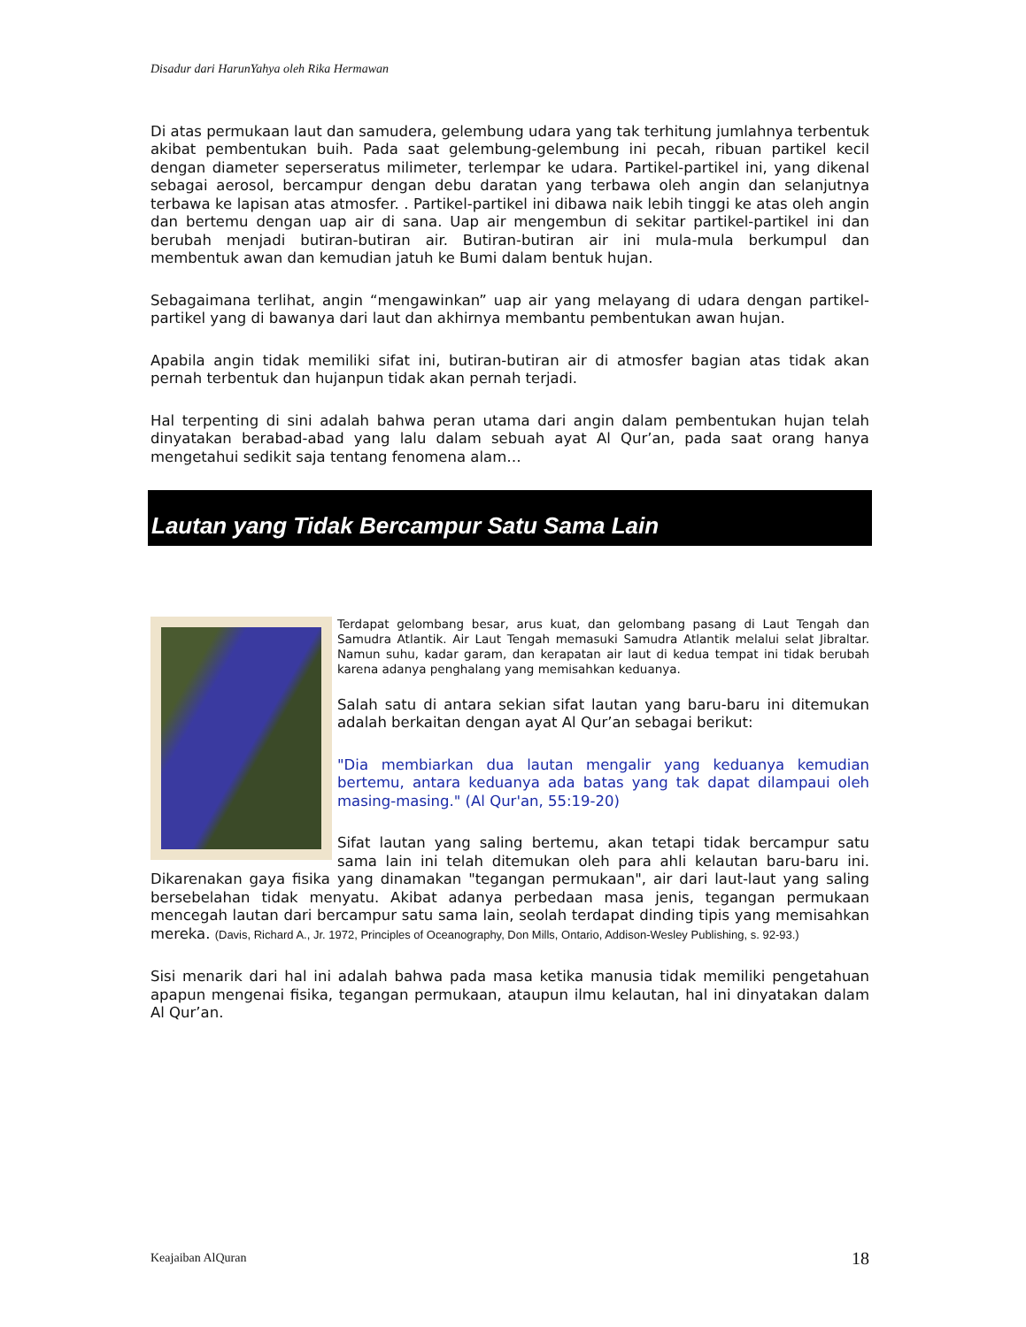Disadur dari HarunYahya oleh Rika Hermawan
Di atas permukaan laut dan samudera, gelembung udara yang tak terhitung jumlahnya terbentuk akibat pembentukan buih. Pada saat gelembung-gelembung ini pecah, ribuan partikel kecil dengan diameter seperseratus milimeter, terlempar ke udara. Partikel-partikel ini, yang dikenal sebagai aerosol, bercampur dengan debu daratan yang terbawa oleh angin dan selanjutnya terbawa ke lapisan atas atmosfer. . Partikel-partikel ini dibawa naik lebih tinggi ke atas oleh angin dan bertemu dengan uap air di sana. Uap air mengembun di sekitar partikel-partikel ini dan berubah menjadi butiran-butiran air. Butiran-butiran air ini mula-mula berkumpul dan membentuk awan dan kemudian jatuh ke Bumi dalam bentuk hujan.
Sebagaimana terlihat, angin “mengawinkan” uap air yang melayang di udara dengan partikel-partikel yang di bawanya dari laut dan akhirnya membantu pembentukan awan hujan.
Apabila angin tidak memiliki sifat ini, butiran-butiran air di atmosfer bagian atas tidak akan pernah terbentuk dan hujanpun tidak akan pernah terjadi.
Hal terpenting di sini adalah bahwa peran utama dari angin dalam pembentukan hujan telah dinyatakan berabad-abad yang lalu dalam sebuah ayat Al Qur’an, pada saat orang hanya mengetahui sedikit saja tentang fenomena alam…
Lautan yang Tidak Bercampur Satu Sama Lain
Terdapat gelombang besar, arus kuat, dan gelombang pasang di Laut Tengah dan Samudra Atlantik. Air Laut Tengah memasuki Samudra Atlantik melalui selat Jibraltar. Namun suhu, kadar garam, dan kerapatan air laut di kedua tempat ini tidak berubah karena adanya penghalang yang memisahkan keduanya.
Salah satu di antara sekian sifat lautan yang baru-baru ini ditemukan adalah berkaitan dengan ayat Al Qur’an sebagai berikut:
"Dia membiarkan dua lautan mengalir yang keduanya kemudian bertemu, antara keduanya ada batas yang tak dapat dilampaui oleh masing-masing." (Al Qur'an, 55:19-20)
Sifat lautan yang saling bertemu, akan tetapi tidak bercampur satu sama lain ini telah ditemukan oleh para ahli kelautan baru-baru ini. Dikarenakan gaya fisika yang dinamakan "tegangan permukaan", air dari laut-laut yang saling bersebelahan tidak menyatu. Akibat adanya perbedaan masa jenis, tegangan permukaan mencegah lautan dari bercampur satu sama lain, seolah terdapat dinding tipis yang memisahkan mereka. (Davis, Richard A., Jr. 1972, Principles of Oceanography, Don Mills, Ontario, Addison-Wesley Publishing, s. 92-93.)
Sisi menarik dari hal ini adalah bahwa pada masa ketika manusia tidak memiliki pengetahuan apapun mengenai fisika, tegangan permukaan, ataupun ilmu kelautan, hal ini dinyatakan dalam Al Qur’an.
Keajaiban AlQuran 18